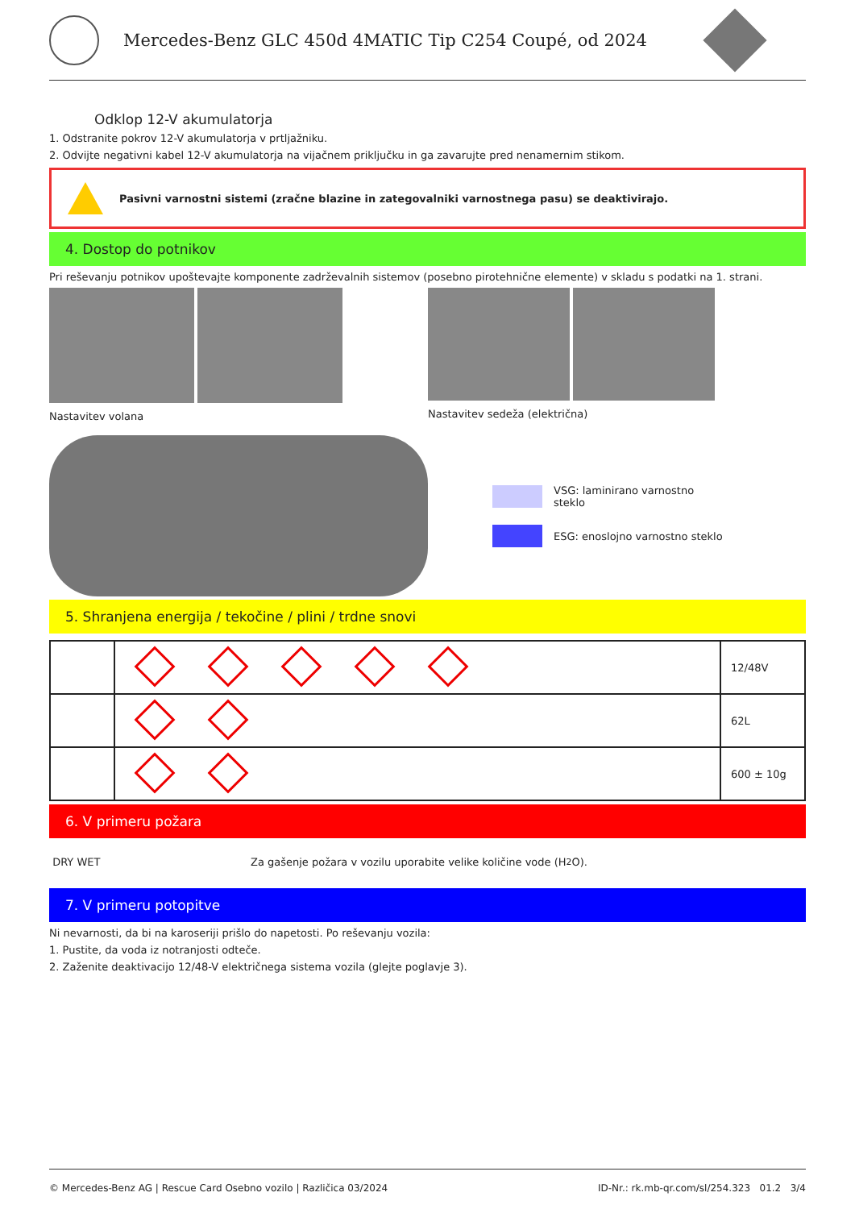Mercedes-Benz GLC 450d 4MATIC Tip C254 Coupé, od 2024
Odklop 12-V akumulatorja
1. Odstranite pokrov 12-V akumulatorja v prtljažniku.
2. Odvijte negativni kabel 12-V akumulatorja na vijačnem priključku in ga zavarujte pred nenamernim stikom.
Pasivni varnostni sistemi (zračne blazine in zategovalniki varnostnega pasu) se deaktivirajo.
4. Dostop do potnikov
Pri reševanju potnikov upoštevajte komponente zadrževalnih sistemov (posebno pirotehnične elemente) v skladu s podatki na 1. strani.
Nastavitev volana Nastavitev sedeža (električna)
VSG: laminirano varnostno
steklo
ESG: enoslojno varnostno steklo
5. Shranjena energija / tekočine / plini / trdne snovi
| | | 12/48V |
| | | 62L |
| | | 600 ± 10g |
6. V primeru požara
DRY WET Za gašenje požara v vozilu uporabite velike količine vode (H<sub>2</sub>O).
7. V primeru potopitve
Ni nevarnosti, da bi na karoseriji prišlo do napetosti. Po reševanju vozila:
1. Pustite, da voda iz notranjosti odteče.
2. Zaženite deaktivacijo 12/48-V električnega sistema vozila (glejte poglavje 3).
© Mercedes-Benz AG | Rescue Card Osebno vozilo | Različica 03/2024 ID-Nr.: rk.mb-qr.com/sl/254.323 01.2 3/4